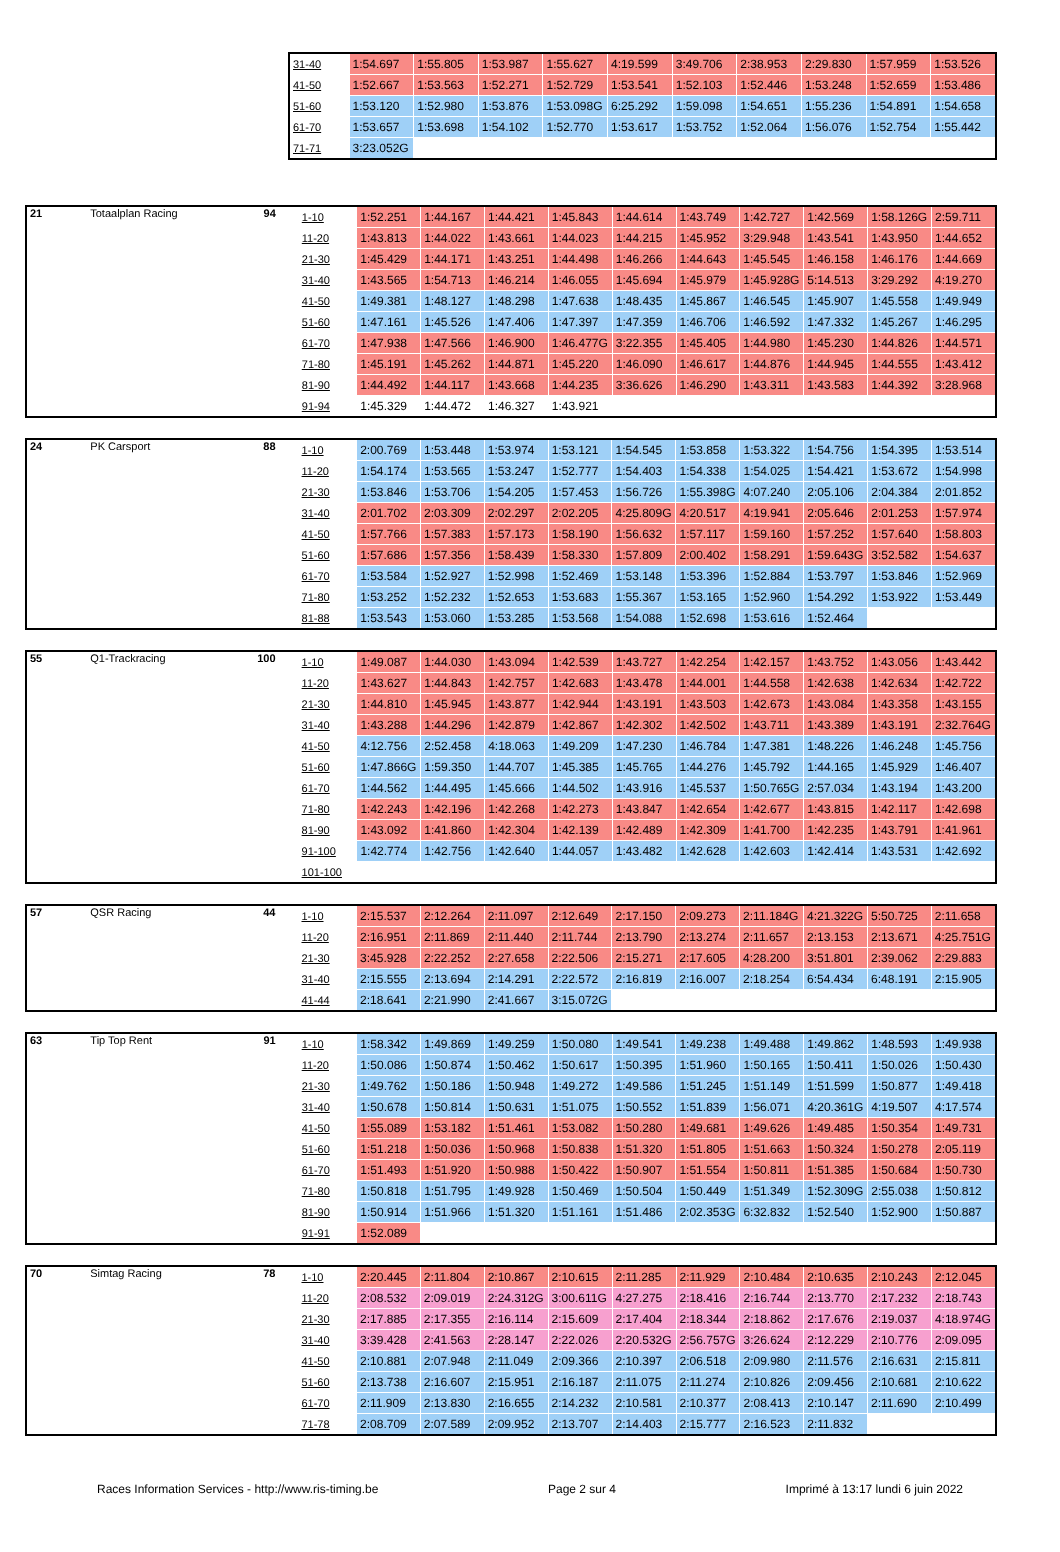| 31-40 | 1:54.697 | 1:55.805 | 1:53.987 | 1:55.627 | 4:19.599 | 3:49.706 | 2:38.953 | 2:29.830 | 1:57.959 | 1:53.526 |
| 41-50 | 1:52.667 | 1:53.563 | 1:52.271 | 1:52.729 | 1:53.541 | 1:52.103 | 1:52.446 | 1:53.248 | 1:52.659 | 1:53.486 |
| 51-60 | 1:53.120 | 1:52.980 | 1:53.876 | 1:53.098G | 6:25.292 | 1:59.098 | 1:54.651 | 1:55.236 | 1:54.891 | 1:54.658 |
| 61-70 | 1:53.657 | 1:53.698 | 1:54.102 | 1:52.770 | 1:53.617 | 1:53.752 | 1:52.064 | 1:56.076 | 1:52.754 | 1:55.442 |
| 71-71 | 3:23.052G | | | | | | | | | |
| 21 | Totaalplan Racing | 94 | 1-10 | 1:52.251 | 1:44.167 | 1:44.421 | 1:45.843 | 1:44.614 | 1:43.749 | 1:42.727 | 1:42.569 | 1:58.126G | 2:59.711 |
| | | | 11-20 | 1:43.813 | 1:44.022 | 1:43.661 | 1:44.023 | 1:44.215 | 1:45.952 | 3:29.948 | 1:43.541 | 1:43.950 | 1:44.652 |
| | | | 21-30 | 1:45.429 | 1:44.171 | 1:43.251 | 1:44.498 | 1:46.266 | 1:44.643 | 1:45.545 | 1:46.158 | 1:46.176 | 1:44.669 |
| | | | 31-40 | 1:43.565 | 1:54.713 | 1:46.214 | 1:46.055 | 1:45.694 | 1:45.979 | 1:45.928G | 5:14.513 | 3:29.292 | 4:19.270 |
| | | | 41-50 | 1:49.381 | 1:48.127 | 1:48.298 | 1:47.638 | 1:48.435 | 1:45.867 | 1:46.545 | 1:45.907 | 1:45.558 | 1:49.949 |
| | | | 51-60 | 1:47.161 | 1:45.526 | 1:47.406 | 1:47.397 | 1:47.359 | 1:46.706 | 1:46.592 | 1:47.332 | 1:45.267 | 1:46.295 |
| | | | 61-70 | 1:47.938 | 1:47.566 | 1:46.900 | 1:46.477G | 3:22.355 | 1:45.405 | 1:44.980 | 1:45.230 | 1:44.826 | 1:44.571 |
| | | | 71-80 | 1:45.191 | 1:45.262 | 1:44.871 | 1:45.220 | 1:46.090 | 1:46.617 | 1:44.876 | 1:44.945 | 1:44.555 | 1:43.412 |
| | | | 81-90 | 1:44.492 | 1:44.117 | 1:43.668 | 1:44.235 | 3:36.626 | 1:46.290 | 1:43.311 | 1:43.583 | 1:44.392 | 3:28.968 |
| | | | 91-94 | 1:45.329 | 1:44.472 | 1:46.327 | 1:43.921 | | | | | | |
| 24 | PK Carsport | 88 | 1-10 | 2:00.769 | 1:53.448 | 1:53.974 | 1:53.121 | 1:54.545 | 1:53.858 | 1:53.322 | 1:54.756 | 1:54.395 | 1:53.514 |
| | | | 11-20 | 1:54.174 | 1:53.565 | 1:53.247 | 1:52.777 | 1:54.403 | 1:54.338 | 1:54.025 | 1:54.421 | 1:53.672 | 1:54.998 |
| | | | 21-30 | 1:53.846 | 1:53.706 | 1:54.205 | 1:57.453 | 1:56.726 | 1:55.398G | 4:07.240 | 2:05.106 | 2:04.384 | 2:01.852 |
| | | | 31-40 | 2:01.702 | 2:03.309 | 2:02.297 | 2:02.205 | 4:25.809G | 4:20.517 | 4:19.941 | 2:05.646 | 2:01.253 | 1:57.974 |
| | | | 41-50 | 1:57.766 | 1:57.383 | 1:57.173 | 1:58.190 | 1:56.632 | 1:57.117 | 1:59.160 | 1:57.252 | 1:57.640 | 1:58.803 |
| | | | 51-60 | 1:57.686 | 1:57.356 | 1:58.439 | 1:58.330 | 1:57.809 | 2:00.402 | 1:58.291 | 1:59.643G | 3:52.582 | 1:54.637 |
| | | | 61-70 | 1:53.584 | 1:52.927 | 1:52.998 | 1:52.469 | 1:53.148 | 1:53.396 | 1:52.884 | 1:53.797 | 1:53.846 | 1:52.969 |
| | | | 71-80 | 1:53.252 | 1:52.232 | 1:52.653 | 1:53.683 | 1:55.367 | 1:53.165 | 1:52.960 | 1:54.292 | 1:53.922 | 1:53.449 |
| | | | 81-88 | 1:53.543 | 1:53.060 | 1:53.285 | 1:53.568 | 1:54.088 | 1:52.698 | 1:53.616 | 1:52.464 | | |
| 55 | Q1-Trackracing | 100 | 1-10 | 1:49.087 | 1:44.030 | 1:43.094 | 1:42.539 | 1:43.727 | 1:42.254 | 1:42.157 | 1:43.752 | 1:43.056 | 1:43.442 |
| | | | 11-20 | 1:43.627 | 1:44.843 | 1:42.757 | 1:42.683 | 1:43.478 | 1:44.001 | 1:44.558 | 1:42.638 | 1:42.634 | 1:42.722 |
| | | | 21-30 | 1:44.810 | 1:45.945 | 1:43.877 | 1:42.944 | 1:43.191 | 1:43.503 | 1:42.673 | 1:43.084 | 1:43.358 | 1:43.155 |
| | | | 31-40 | 1:43.288 | 1:44.296 | 1:42.879 | 1:42.867 | 1:42.302 | 1:42.502 | 1:43.711 | 1:43.389 | 1:43.191 | 2:32.764G |
| | | | 41-50 | 4:12.756 | 2:52.458 | 4:18.063 | 1:49.209 | 1:47.230 | 1:46.784 | 1:47.381 | 1:48.226 | 1:46.248 | 1:45.756 |
| | | | 51-60 | 1:47.866G | 1:59.350 | 1:44.707 | 1:45.385 | 1:45.765 | 1:44.276 | 1:45.792 | 1:44.165 | 1:45.929 | 1:46.407 |
| | | | 61-70 | 1:44.562 | 1:44.495 | 1:45.666 | 1:44.502 | 1:43.916 | 1:45.537 | 1:50.765G | 2:57.034 | 1:43.194 | 1:43.200 |
| | | | 71-80 | 1:42.243 | 1:42.196 | 1:42.268 | 1:42.273 | 1:43.847 | 1:42.654 | 1:42.677 | 1:43.815 | 1:42.117 | 1:42.698 |
| | | | 81-90 | 1:43.092 | 1:41.860 | 1:42.304 | 1:42.139 | 1:42.489 | 1:42.309 | 1:41.700 | 1:42.235 | 1:43.791 | 1:41.961 |
| | | | 91-100 | 1:42.774 | 1:42.756 | 1:42.640 | 1:44.057 | 1:43.482 | 1:42.628 | 1:42.603 | 1:42.414 | 1:43.531 | 1:42.692 |
| | | | 101-100 | | | | | | | | | | |
| 57 | QSR Racing | 44 | 1-10 | 2:15.537 | 2:12.264 | 2:11.097 | 2:12.649 | 2:17.150 | 2:09.273 | 2:11.184G | 4:21.322G | 5:50.725 | 2:11.658 |
| | | | 11-20 | 2:16.951 | 2:11.869 | 2:11.440 | 2:11.744 | 2:13.790 | 2:13.274 | 2:11.657 | 2:13.153 | 2:13.671 | 4:25.751G |
| | | | 21-30 | 3:45.928 | 2:22.252 | 2:27.658 | 2:22.506 | 2:15.271 | 2:17.605 | 4:28.200 | 3:51.801 | 2:39.062 | 2:29.883 |
| | | | 31-40 | 2:15.555 | 2:13.694 | 2:14.291 | 2:22.572 | 2:16.819 | 2:16.007 | 2:18.254 | 6:54.434 | 6:48.191 | 2:15.905 |
| | | | 41-44 | 2:18.641 | 2:21.990 | 2:41.667 | 3:15.072G | | | | | | |
| 63 | Tip Top Rent | 91 | 1-10 | 1:58.342 | 1:49.869 | 1:49.259 | 1:50.080 | 1:49.541 | 1:49.238 | 1:49.488 | 1:49.862 | 1:48.593 | 1:49.938 |
| | | | 11-20 | 1:50.086 | 1:50.874 | 1:50.462 | 1:50.617 | 1:50.395 | 1:51.960 | 1:50.165 | 1:50.411 | 1:50.026 | 1:50.430 |
| | | | 21-30 | 1:49.762 | 1:50.186 | 1:50.948 | 1:49.272 | 1:49.586 | 1:51.245 | 1:51.149 | 1:51.599 | 1:50.877 | 1:49.418 |
| | | | 31-40 | 1:50.678 | 1:50.814 | 1:50.631 | 1:51.075 | 1:50.552 | 1:51.839 | 1:56.071 | 4:20.361G | 4:19.507 | 4:17.574 |
| | | | 41-50 | 1:55.089 | 1:53.182 | 1:51.461 | 1:53.082 | 1:50.280 | 1:49.681 | 1:49.626 | 1:49.485 | 1:50.354 | 1:49.731 |
| | | | 51-60 | 1:51.218 | 1:50.036 | 1:50.968 | 1:50.838 | 1:51.320 | 1:51.805 | 1:51.663 | 1:50.324 | 1:50.278 | 2:05.119 |
| | | | 61-70 | 1:51.493 | 1:51.920 | 1:50.988 | 1:50.422 | 1:50.907 | 1:51.554 | 1:50.811 | 1:51.385 | 1:50.684 | 1:50.730 |
| | | | 71-80 | 1:50.818 | 1:51.795 | 1:49.928 | 1:50.469 | 1:50.504 | 1:50.449 | 1:51.349 | 1:52.309G | 2:55.038 | 1:50.812 |
| | | | 81-90 | 1:50.914 | 1:51.966 | 1:51.320 | 1:51.161 | 1:51.486 | 2:02.353G | 6:32.832 | 1:52.540 | 1:52.900 | 1:50.887 |
| | | | 91-91 | 1:52.089 | | | | | | | | | |
| 70 | Simtag Racing | 78 | 1-10 | 2:20.445 | 2:11.804 | 2:10.867 | 2:10.615 | 2:11.285 | 2:11.929 | 2:10.484 | 2:10.635 | 2:10.243 | 2:12.045 |
| | | | 11-20 | 2:08.532 | 2:09.019 | 2:24.312G | 3:00.611G | 4:27.275 | 2:18.416 | 2:16.744 | 2:13.770 | 2:17.232 | 2:18.743 |
| | | | 21-30 | 2:17.885 | 2:17.355 | 2:16.114 | 2:15.609 | 2:17.404 | 2:18.344 | 2:18.862 | 2:17.676 | 2:19.037 | 4:18.974G |
| | | | 31-40 | 3:39.428 | 2:41.563 | 2:28.147 | 2:22.026 | 2:20.532G | 2:56.757G | 3:26.624 | 2:12.229 | 2:10.776 | 2:09.095 |
| | | | 41-50 | 2:10.881 | 2:07.948 | 2:11.049 | 2:09.366 | 2:10.397 | 2:06.518 | 2:09.980 | 2:11.576 | 2:16.631 | 2:15.811 |
| | | | 51-60 | 2:13.738 | 2:16.607 | 2:15.951 | 2:16.187 | 2:11.075 | 2:11.274 | 2:10.826 | 2:09.456 | 2:10.681 | 2:10.622 |
| | | | 61-70 | 2:11.909 | 2:13.830 | 2:16.655 | 2:14.232 | 2:10.581 | 2:10.377 | 2:08.413 | 2:10.147 | 2:11.690 | 2:10.499 |
| | | | 71-78 | 2:08.709 | 2:07.589 | 2:09.952 | 2:13.707 | 2:14.403 | 2:15.777 | 2:16.523 | 2:11.832 | | |
Races Information Services - http://www.ris-timing.be Page 2 sur 4 Imprimé à 13:17 lundi 6 juin 2022